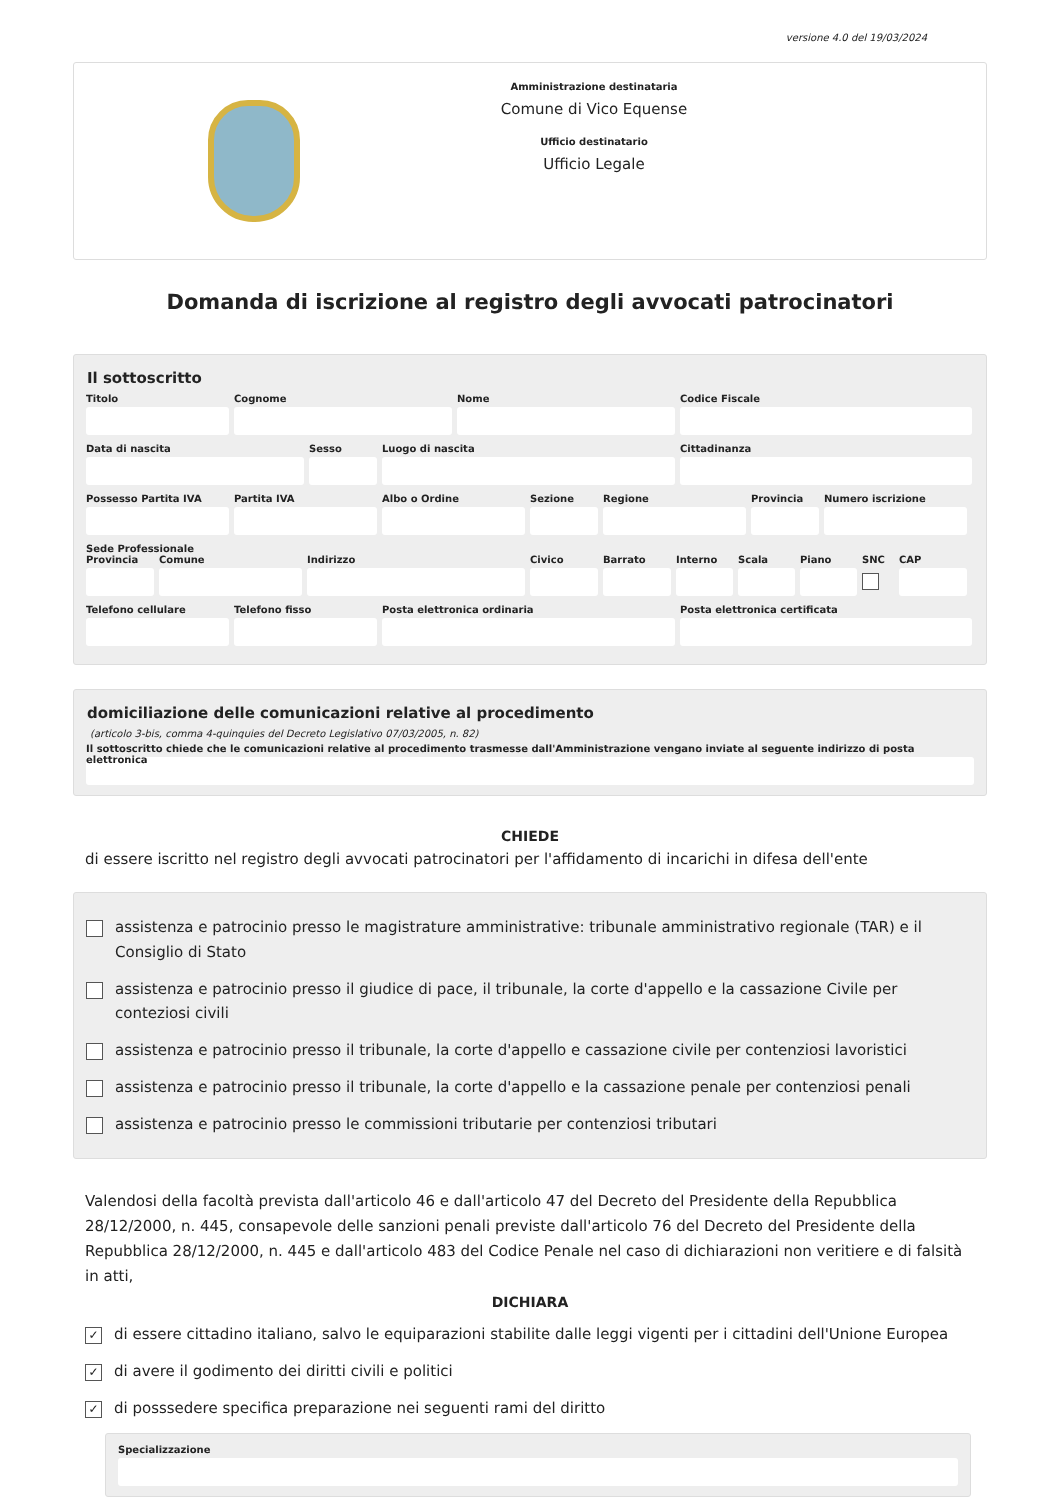versione 4.0 del 19/03/2024
Amministrazione destinataria
Comune di Vico Equense
Ufficio destinatario
Ufficio Legale
Domanda di iscrizione al registro degli avvocati patrocinatori
Il sottoscritto
Titolo Cognome Nome Codice Fiscale
Data di nascita Sesso Luogo di nascita Cittadinanza
Possesso Partita IVA
Partita IVA Albo o Ordine Sezione Regione Provincia
Numero iscrizione
Sede Professionale
Provincia
Comune Indirizzo Civico Barrato Interno
Scala Piano SNC CAP
Telefono cellulare
Telefono fisso Posta elettronica ordinaria Posta elettronica certificata
domiciliazione delle comunicazioni relative al procedimento
(articolo 3-bis, comma 4-quinquies del Decreto Legislativo 07/03/2005, n. 82)
Il sottoscritto chiede che le comunicazioni relative al procedimento trasmesse dall'Amministrazione vengano inviate al seguente indirizzo di posta elettronica
CHIEDE
di essere iscritto nel registro degli avvocati patrocinatori per l'affidamento di incarichi in difesa dell'ente
assistenza e patrocinio presso le magistrature amministrative: tribunale amministrativo regionale (TAR) e il Consiglio di Stato
assistenza e patrocinio presso il giudice di pace, il tribunale, la corte d'appello e la cassazione Civile per conteziosi civili
assistenza e patrocinio presso il tribunale, la corte d'appello e cassazione civile per contenziosi lavoristici
assistenza e patrocinio presso il tribunale, la corte d'appello e la cassazione penale per contenziosi penali
assistenza e patrocinio presso le commissioni tributarie per contenziosi tributari
Valendosi della facoltà prevista dall'articolo 46 e dall'articolo 47 del Decreto del Presidente della Repubblica 28/12/2000, n. 445, consapevole delle sanzioni penali previste dall'articolo 76 del Decreto del Presidente della Repubblica 28/12/2000, n. 445 e dall'articolo 483 del Codice Penale nel caso di dichiarazioni non veritiere e di falsità in atti,
DICHIARA
✓ di essere cittadino italiano, salvo le equiparazioni stabilite dalle leggi vigenti per i cittadini dell'Unione Europea
✓ di avere il godimento dei diritti civili e politici
✓ di posssedere specifica preparazione nei seguenti rami del diritto
Specializzazione